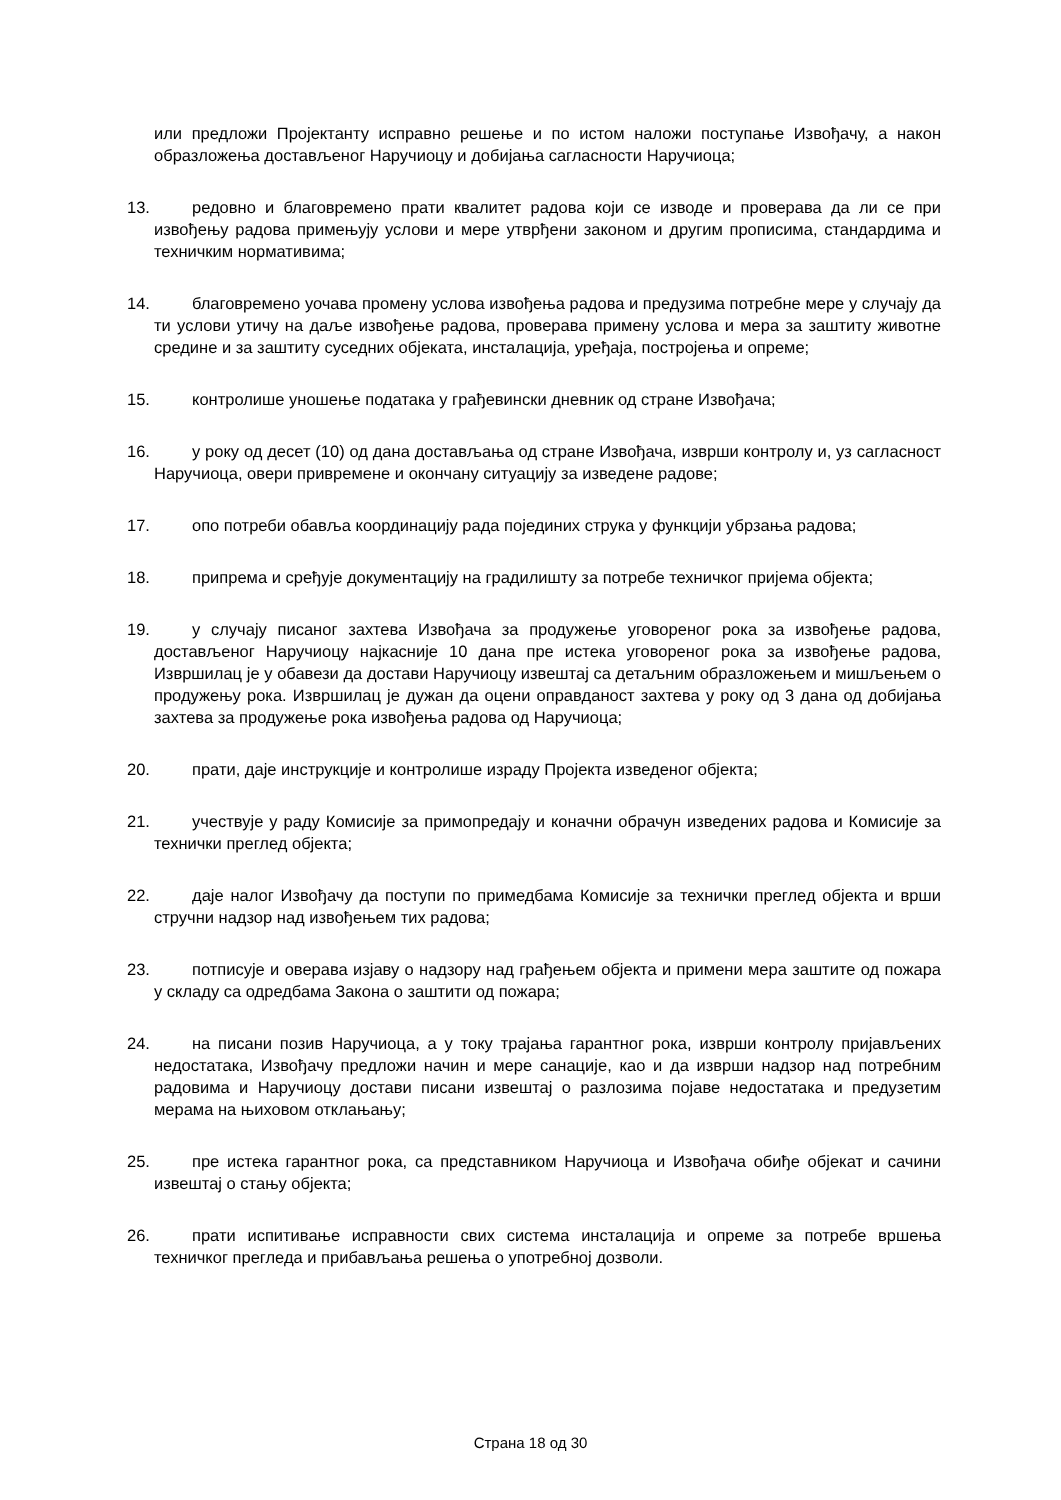или предложи Пројектанту исправно решење и по истом наложи поступање Извођачу, а након образложења достављеног Наручиоцу и добијања сагласности Наручиоца;
13. редовно и благовремено прати квалитет радова који се изводе и проверава да ли се при извођењу радова примењују услови и мере утврђени законом и другим прописима, стандардима и техничким нормативима;
14. благовремено уочава промену услова извођења радова и предузима потребне мере у случају да ти услови утичу на даље извођење радова, проверава примену услова и мера за заштиту животне средине и за заштиту суседних објеката, инсталација, уређаја, постројења и опреме;
15. контролише уношење података у грађевински дневник од стране Извођача;
16. у року од десет (10) од дана достављања од стране Извођача, изврши контролу и, уз сагласност Наручиоца, овери привремене и окончану ситуацију за изведене радове;
17. опо потреби обавља координацију рада појединих струка у функцији убрзања радова;
18. припрема и срeђује документацију на градилишту за потребе техничког пријема објекта;
19. у случају писаног захтева Извођача за продужење уговореног рока за извођење радова, достављеног Наручиоцу најкасније 10 дана пре истека уговореног рока за извођење радова, Извршилац је у обавези да достави Наручиоцу извештај са детаљним образложењем и мишљењем о продужењу рока. Извршилац је дужан да оцени оправданост захтева у року од 3 дана од добијања захтева за продужење рока извођења радова од Наручиоца;
20. прати, даје инструкције и контролише израду Пројекта изведеног објекта;
21. учествује у раду Комисије за примопредају и коначни обрачун изведених радова и Комисије за технички преглед објекта;
22. даје налог Извођачу да поступи по примедбама Комисије за технички преглед објекта и врши стручни надзор над извођењем тих радова;
23. потписује и оверава изјаву о надзору над грађењем објекта и примени мера заштите од пожара у складу са одредбама Закона о заштити од пожара;
24. на писани позив Наручиоца, а у току трајања гарантног рока, изврши контролу пријављених недостатака, Извођачу предложи начин и мере санације, као и да изврши надзор над потребним радовима и Наручиоцу достави писани извештај о разлозима појаве недостатака и предузетим мерама на њиховом отклањању;
25. пре истека гарантног рока, са представником Наручиоца и Извођача обиђе објекат и сачини извештај о стању објекта;
26. прати испитивање исправности свих система инсталација и опреме за потребе вршења техничког прегледа и прибављања решења о употребној дозволи.
Страна 18 од 30